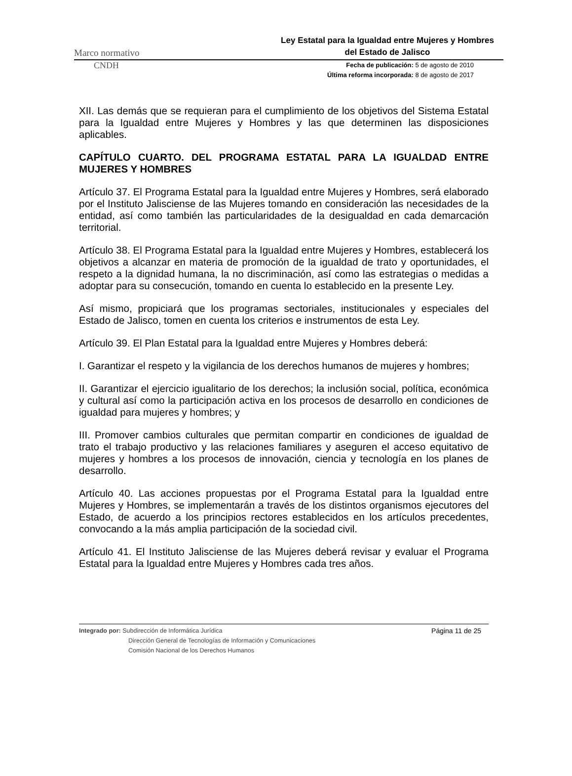Marco normativo Ley Estatal para la Igualdad entre Mujeres y Hombres
del Estado de Jalisco
CNDH
Fecha de publicación: 5 de agosto de 2010
Última reforma incorporada: 8 de agosto de 2017
XII. Las demás que se requieran para el cumplimiento de los objetivos del Sistema Estatal para la Igualdad entre Mujeres y Hombres y las que determinen las disposiciones aplicables.
CAPÍTULO CUARTO. DEL PROGRAMA ESTATAL PARA LA IGUALDAD ENTRE MUJERES Y HOMBRES
Artículo 37. El Programa Estatal para la Igualdad entre Mujeres y Hombres, será elaborado por el Instituto Jalisciense de las Mujeres tomando en consideración las necesidades de la entidad, así como también las particularidades de la desigualdad en cada demarcación territorial.
Artículo 38. El Programa Estatal para la Igualdad entre Mujeres y Hombres, establecerá los objetivos a alcanzar en materia de promoción de la igualdad de trato y oportunidades, el respeto a la dignidad humana, la no discriminación, así como las estrategias o medidas a adoptar para su consecución, tomando en cuenta lo establecido en la presente Ley.
Así mismo, propiciará que los programas sectoriales, institucionales y especiales del Estado de Jalisco, tomen en cuenta los criterios e instrumentos de esta Ley.
Artículo 39. El Plan Estatal para la Igualdad entre Mujeres y Hombres deberá:
I. Garantizar el respeto y la vigilancia de los derechos humanos de mujeres y hombres;
II. Garantizar el ejercicio igualitario de los derechos; la inclusión social, política, económica y cultural así como la participación activa en los procesos de desarrollo en condiciones de igualdad para mujeres y hombres; y
III. Promover cambios culturales que permitan compartir en condiciones de igualdad de trato el trabajo productivo y las relaciones familiares y aseguren el acceso equitativo de mujeres y hombres a los procesos de innovación, ciencia y tecnología en los planes de desarrollo.
Artículo 40. Las acciones propuestas por el Programa Estatal para la Igualdad entre Mujeres y Hombres, se implementarán a través de los distintos organismos ejecutores del Estado, de acuerdo a los principios rectores establecidos en los artículos precedentes, convocando a la más amplia participación de la sociedad civil.
Artículo 41. El Instituto Jalisciense de las Mujeres deberá revisar y evaluar el Programa Estatal para la Igualdad entre Mujeres y Hombres cada tres años.
Integrado por: Subdirección de Informática Jurídica
Dirección General de Tecnologías de Información y Comunicaciones
Comisión Nacional de los Derechos Humanos
Página 11 de 25